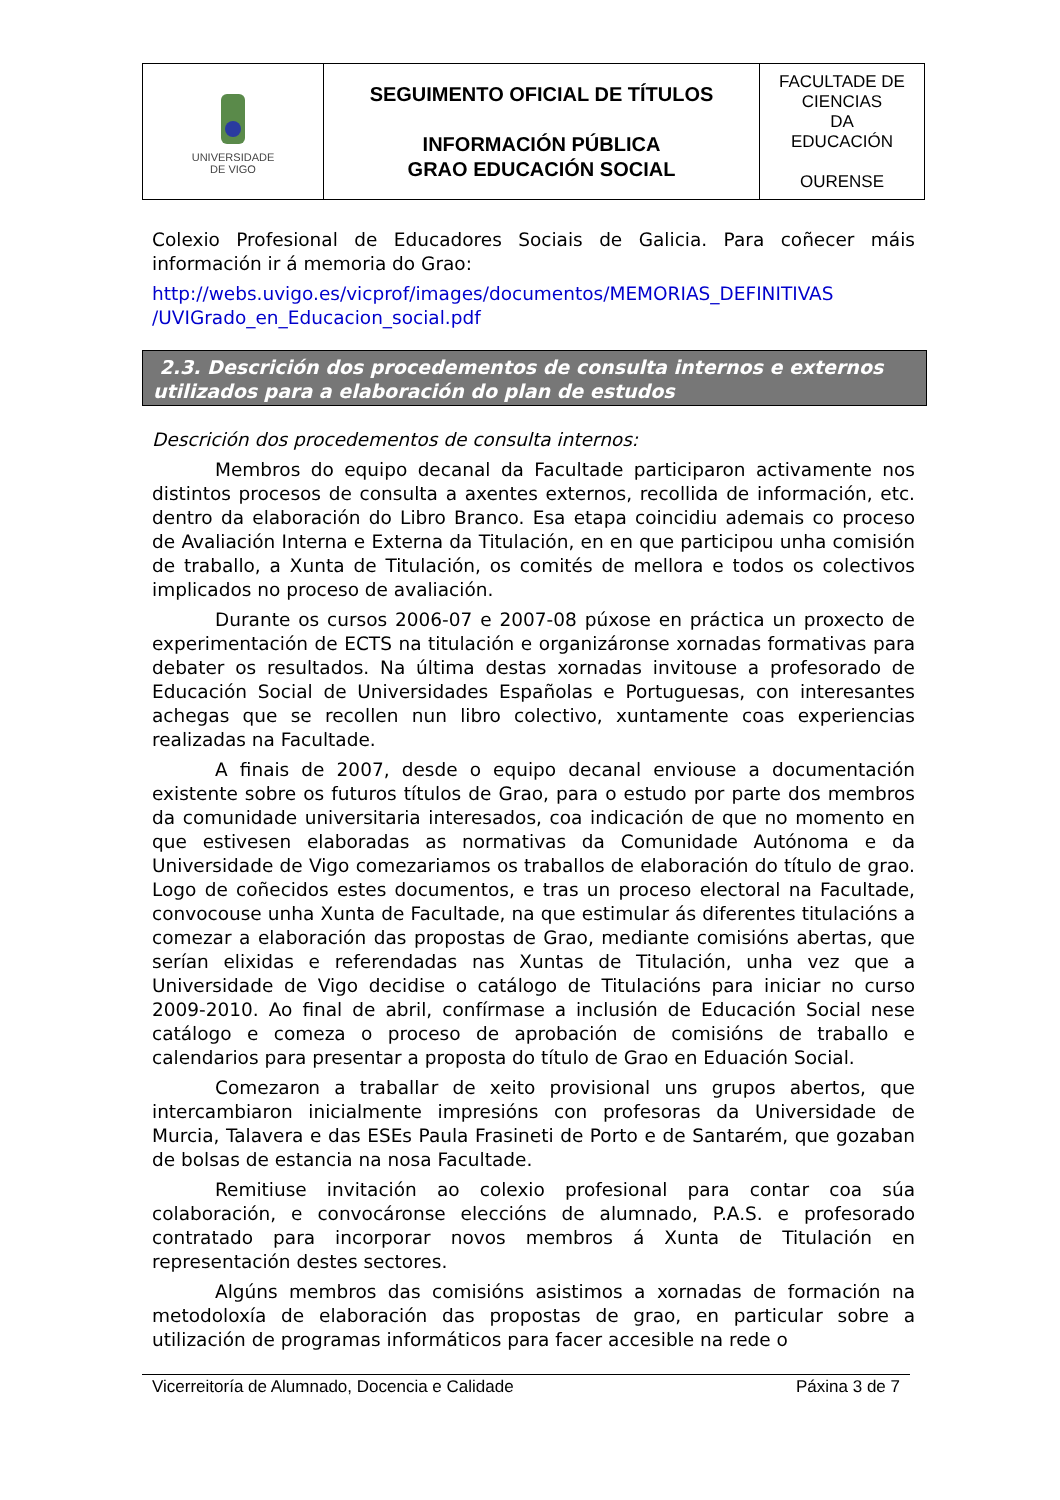| UNIVERSIDADE DE VIGO | SEGUIMENTO OFICIAL DE TÍTULOS INFORMACIÓN PÚBLICA GRAO EDUCACIÓN SOCIAL | FACULTADE DE CIENCIAS DA EDUCACIÓN OURENSE |
Colexio Profesional de Educadores Sociais de Galicia. Para coñecer máis información ir á memoria do Grao:
http://webs.uvigo.es/vicprof/images/documentos/MEMORIAS_DEFINITIVAS /UVIGrado_en_Educacion_social.pdf
2.3. Descrición dos procedementos de consulta internos e externos utilizados para a elaboración do plan de estudos
Descrición dos procedementos de consulta internos:
Membros do equipo decanal da Facultade participaron activamente nos distintos procesos de consulta a axentes externos, recollida de información, etc. dentro da elaboración do Libro Branco. Esa etapa coincidiu ademais co proceso de Avaliación Interna e Externa da Titulación, en en que participou unha comisión de traballo, a Xunta de Titulación, os comités de mellora e todos os colectivos implicados no proceso de avaliación.
Durante os cursos 2006-07 e 2007-08 púxose en práctica un proxecto de experimentación de ECTS na titulación e organizáronse xornadas formativas para debater os resultados. Na última destas xornadas invitouse a profesorado de Educación Social de Universidades Españolas e Portuguesas, con interesantes achegas que se recollen nun libro colectivo, xuntamente coas experiencias realizadas na Facultade.
A finais de 2007, desde o equipo decanal enviouse a documentación existente sobre os futuros títulos de Grao, para o estudo por parte dos membros da comunidade universitaria interesados, coa indicación de que no momento en que estivesen elaboradas as normativas da Comunidade Autónoma e da Universidade de Vigo comezariamos os traballos de elaboración do título de grao. Logo de coñecidos estes documentos, e tras un proceso electoral na Facultade, convocouse unha Xunta de Facultade, na que estimular ás diferentes titulacións a comezar a elaboración das propostas de Grao, mediante comisións abertas, que serían elixidas e referendadas nas Xuntas de Titulación, unha vez que a Universidade de Vigo decidise o catálogo de Titulacións para iniciar no curso 2009-2010. Ao final de abril, confírmase a inclusión de Educación Social nese catálogo e comeza o proceso de aprobación de comisións de traballo e calendarios para presentar a proposta do título de Grao en Eduación Social.
Comezaron a traballar de xeito provisional uns grupos abertos, que intercambiaron inicialmente impresións con profesoras da Universidade de Murcia, Talavera e das ESEs Paula Frasineti de Porto e de Santarém, que gozaban de bolsas de estancia na nosa Facultade.
Remitiuse invitación ao colexio profesional para contar coa súa colaboración, e convocáronse eleccións de alumnado, P.A.S. e profesorado contratado para incorporar novos membros á Xunta de Titulación en representación destes sectores.
Algúns membros das comisións asistimos a xornadas de formación na metodoloxía de elaboración das propostas de grao, en particular sobre a utilización de programas informáticos para facer accesible na rede o
Vicerreitoría de Alumnado, Docencia e Calidade Páxina 3 de 7